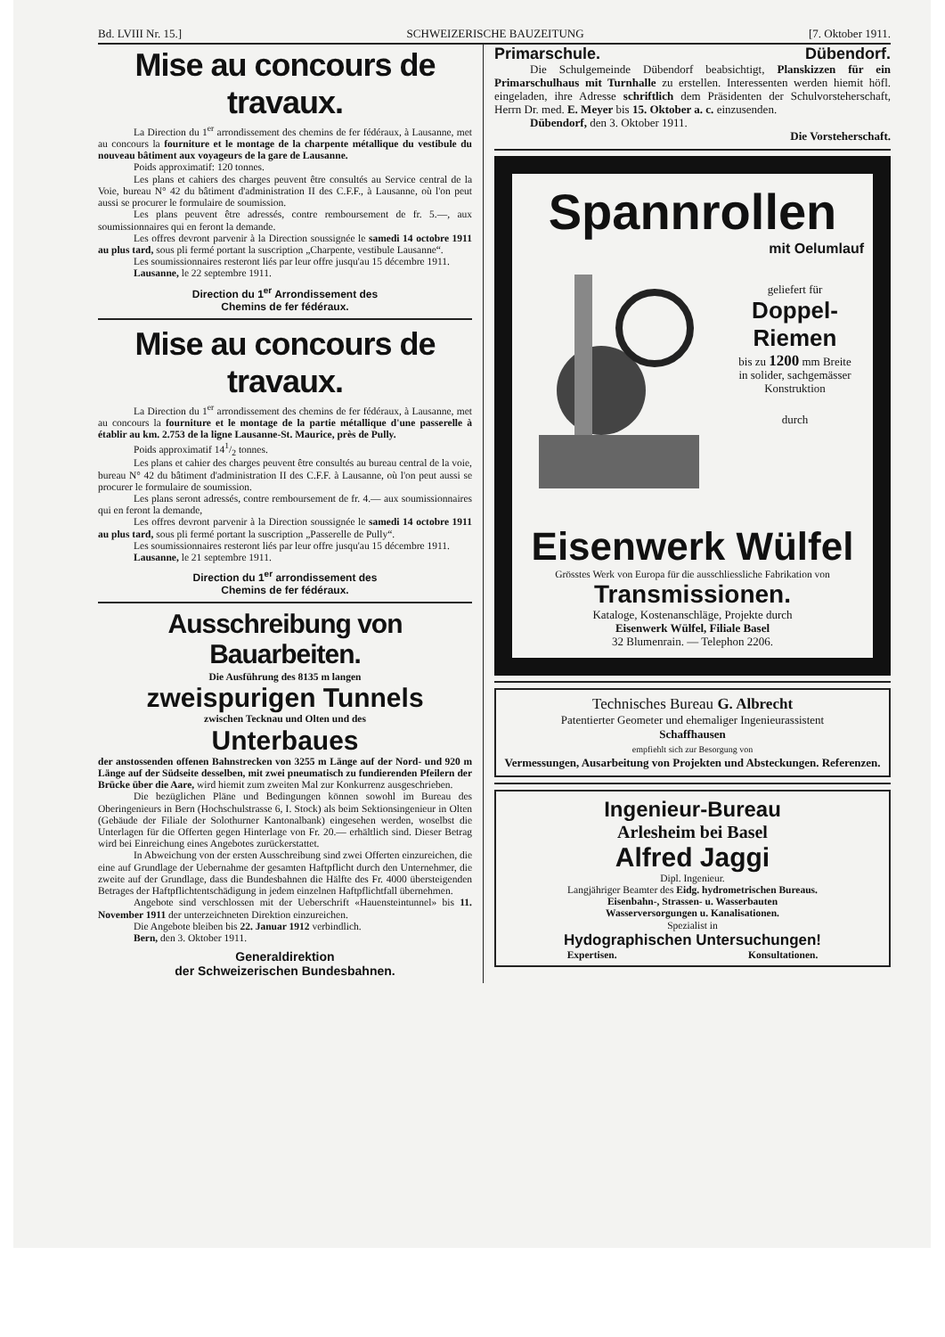Bd. LVIII Nr. 15.] SCHWEIZERISCHE BAUZEITUNG [7. Oktober 1911.
Mise au concours de travaux.
La Direction du 1<sup>er</sup> arrondissement des chemins de fer fédéraux, à Lausanne, met au concours la fourniture et le montage de la charpente métallique du vestibule du nouveau bâtiment aux voyageurs de la gare de Lausanne.
Poids approximatif: 120 tonnes.
Les plans et cahiers des charges peuvent être consultés au Service central de la Voie, bureau N° 42 du bâtiment d'administration II des C.F.F., à Lausanne, où l'on peut aussi se procurer le formulaire de soumission.
Les plans peuvent être adressés, contre remboursement de fr. 5.—, aux soumissionnaires qui en feront la demande.
Les offres devront parvenir à la Direction soussignée le samedi 14 octobre 1911 au plus tard, sous pli fermé portant la suscription „Charpente, vestibule Lausanne“.
Les soumissionnaires resteront liés par leur offre jusqu'au 15 décembre 1911.
Lausanne, le 22 septembre 1911.
Direction du 1<sup>er</sup> Arrondissement des
Chemins de fer fédéraux.
Mise au concours de travaux.
La Direction du 1<sup>er</sup> arrondissement des chemins de fer fédéraux, à Lausanne, met au concours la fourniture et le montage de la partie métallique d'une passerelle à établir au km. 2.753 de la ligne Lausanne-St. Maurice, près de Pully.
Poids approximatif 141/2 tonnes.
Les plans et cahier des charges peuvent être consultés au bureau central de la voie, bureau N° 42 du bâtiment d'administration II des C.F.F. à Lausanne, où l'on peut aussi se procurer le formulaire de soumission.
Les plans seront adressés, contre remboursement de fr. 4.— aux soumissionnaires qui en feront la demande,
Les offres devront parvenir à la Direction soussignée le samedi 14 octobre 1911 au plus tard, sous pli fermé portant la suscription „Passerelle de Pully“.
Les soumissionnaires resteront liés par leur offre jusqu'au 15 décembre 1911.
Lausanne, le 21 septembre 1911.
Direction du 1<sup>er</sup> arrondissement des
Chemins de fer fédéraux.
Ausschreibung von Bauarbeiten.
Die Ausführung des 8135 m langen
zweispurigen Tunnels
zwischen Tecknau und Olten und des
Unterbaues
der anstossenden offenen Bahnstrecken von 3255 m Länge auf der Nord- und 920 m Länge auf der Südseite desselben, mit zwei pneumatisch zu fundierenden Pfeilern der Brücke über die Aare, wird hiemit zum zweiten Mal zur Konkurrenz ausgeschrieben.
Die bezüglichen Pläne und Bedingungen können sowohl im Bureau des Oberingenieurs in Bern (Hochschulstrasse 6, I. Stock) als beim Sektionsingenieur in Olten (Gebäude der Filiale der Solothurner Kantonalbank) eingesehen werden, woselbst die Unterlagen für die Offerten gegen Hinterlage von Fr. 20.— erhältlich sind. Dieser Betrag wird bei Einreichung eines Angebotes zurückerstattet.
In Abweichung von der ersten Ausschreibung sind zwei Offerten einzureichen, die eine auf Grundlage der Uebernahme der gesamten Haftpflicht durch den Unternehmer, die zweite auf der Grundlage, dass die Bundesbahnen die Hälfte des Fr. 4000 übersteigenden Betrages der Haftpflichtentschädigung in jedem einzelnen Haftpflichtfall übernehmen.
Angebote sind verschlossen mit der Ueberschrift «Hauensteintunnel» bis 11. November 1911 der unterzeichneten Direktion einzureichen.
Die Angebote bleiben bis 22. Januar 1912 verbindlich.
Bern, den 3. Oktober 1911.
Generaldirektion
der Schweizerischen Bundesbahnen.
Primarschule. Dübendorf.
Die Schulgemeinde Dübendorf beabsichtigt, Planskizzen für ein Primarschulhaus mit Turnhalle zu erstellen. Interessenten werden hiemit höfl. eingeladen, ihre Adresse schriftlich dem Präsidenten der Schulvorsteherschaft, Herrn Dr. med. E. Meyer bis 15. Oktober a. c. einzusenden.
Dübendorf, den 3. Oktober 1911.
Die Vorsteherschaft.
Spannrollen
mit Oelumlauf
geliefert für
Doppel-Riemen
bis zu 1200 mm Breite
in solider, sachgemässer Konstruktion
durch
Eisenwerk Wülfel
Grösstes Werk von Europa für die ausschliessliche Fabrikation von
Transmissionen.
Kataloge, Kostenanschläge, Projekte durch
Eisenwerk Wülfel, Filiale Basel
32 Blumenrain. — Telephon 2206.
Technisches Bureau G. Albrecht
Patentierter Geometer und ehemaliger Ingenieurassistent
Schaffhausen
empfiehlt sich zur Besorgung von
Vermessungen, Ausarbeitung von Projekten und Absteckungen. Referenzen.
Ingenieur-Bureau
Arlesheim bei Basel
Alfred Jaggi
Dipl. Ingenieur.
Langjähriger Beamter des Eidg. hydrometrischen Bureaus.
Eisenbahn-, Strassen- u. Wasserbauten
Wasserversorgungen u. Kanalisationen.
Spezialist in
Hydographischen Untersuchungen!
Expertisen. Konsultationen.